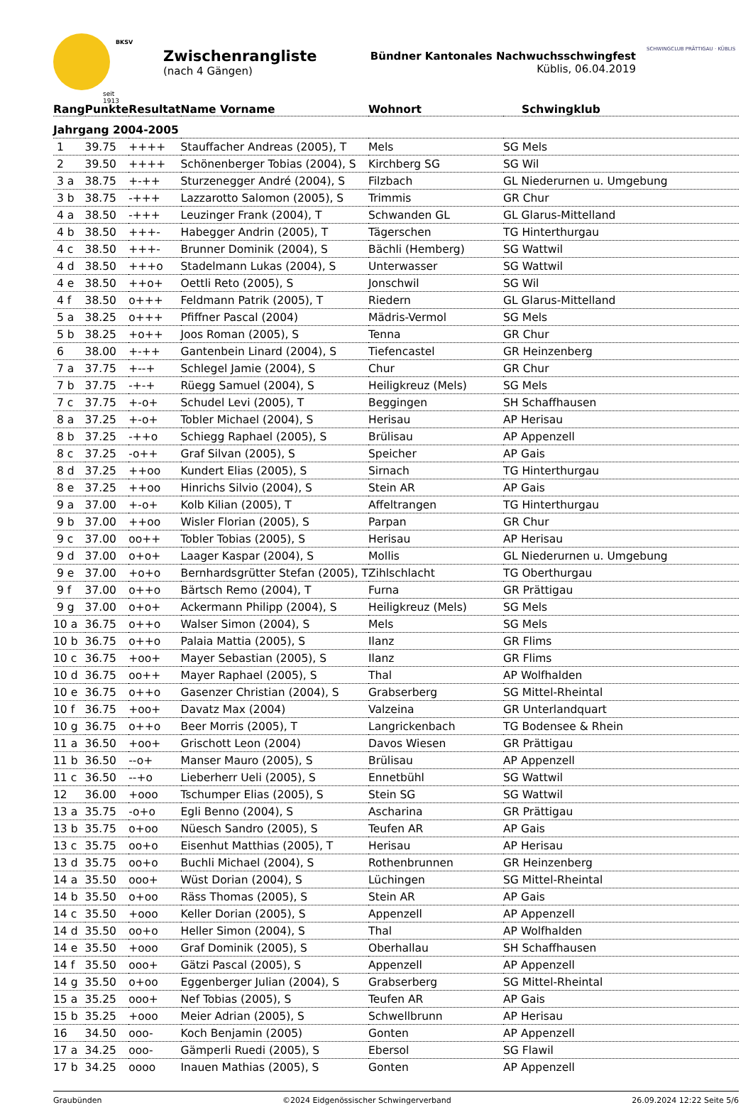seit 1913
BKSV
Zwischenrangliste
(nach 4 Gängen)
Bündner Kantonales Nachwuchsschwingfest
Küblis, 06.04.2019
SCHWINGCLUB PRÄTTIGAU · KÜBLIS
| Rang | Punkte | Resultat | Name Vorname | Wohnort | Schwingklub |
| --- | --- | --- | --- | --- | --- |
| Jahrgang 2004-2005 | | | | | |
| 1 | 39.75 | ++++ | Stauffacher Andreas (2005), T | Mels | SG Mels |
| 2 | 39.50 | ++++ | Schönenberger Tobias (2004), S | Kirchberg SG | SG Wil |
| 3 a | 38.75 | +-++ | Sturzenegger André (2004), S | Filzbach | GL Niederurnen u. Umgebung |
| 3 b | 38.75 | -+++ | Lazzarotto Salomon (2005), S | Trimmis | GR Chur |
| 4 a | 38.50 | -+++ | Leuzinger Frank (2004), T | Schwanden GL | GL Glarus-Mittelland |
| 4 b | 38.50 | +++- | Habegger Andrin (2005), T | Tägerschen | TG Hinterthurgau |
| 4 c | 38.50 | +++- | Brunner Dominik (2004), S | Bächli (Hemberg) | SG Wattwil |
| 4 d | 38.50 | +++o | Stadelmann Lukas (2004), S | Unterwasser | SG Wattwil |
| 4 e | 38.50 | ++o+ | Oettli Reto (2005), S | Jonschwil | SG Wil |
| 4 f | 38.50 | o+++ | Feldmann Patrik (2005), T | Riedern | GL Glarus-Mittelland |
| 5 a | 38.25 | o+++ | Pfiffner Pascal (2004) | Mädris-Vermol | SG Mels |
| 5 b | 38.25 | +o++ | Joos Roman (2005), S | Tenna | GR Chur |
| 6 | 38.00 | +-++ | Gantenbein Linard (2004), S | Tiefencastel | GR Heinzenberg |
| 7 a | 37.75 | +--+ | Schlegel Jamie (2004), S | Chur | GR Chur |
| 7 b | 37.75 | -+-+ | Rüegg Samuel (2004), S | Heiligkreuz (Mels) | SG Mels |
| 7 c | 37.75 | +-o+ | Schudel Levi (2005), T | Beggingen | SH Schaffhausen |
| 8 a | 37.25 | +-o+ | Tobler Michael (2004), S | Herisau | AP Herisau |
| 8 b | 37.25 | -++o | Schiegg Raphael (2005), S | Brülisau | AP Appenzell |
| 8 c | 37.25 | -o++ | Graf Silvan (2005), S | Speicher | AP Gais |
| 8 d | 37.25 | ++oo | Kundert Elias (2005), S | Sirnach | TG Hinterthurgau |
| 8 e | 37.25 | ++oo | Hinrichs Silvio (2004), S | Stein AR | AP Gais |
| 9 a | 37.00 | +-o+ | Kolb Kilian (2005), T | Affeltrangen | TG Hinterthurgau |
| 9 b | 37.00 | ++oo | Wisler Florian (2005), S | Parpan | GR Chur |
| 9 c | 37.00 | oo++ | Tobler Tobias (2005), S | Herisau | AP Herisau |
| 9 d | 37.00 | o+o+ | Laager Kaspar (2004), S | Mollis | GL Niederurnen u. Umgebung |
| 9 e | 37.00 | +o+o | Bernhardsgrütter Stefan (2005), T | Zihlschlacht | TG Oberthurgau |
| 9 f | 37.00 | o++o | Bärtsch Remo (2004), T | Furna | GR Prättigau |
| 9 g | 37.00 | o+o+ | Ackermann Philipp (2004), S | Heiligkreuz (Mels) | SG Mels |
| 10 a | 36.75 | o++o | Walser Simon (2004), S | Mels | SG Mels |
| 10 b | 36.75 | o++o | Palaia Mattia (2005), S | Ilanz | GR Flims |
| 10 c | 36.75 | +oo+ | Mayer Sebastian (2005), S | Ilanz | GR Flims |
| 10 d | 36.75 | oo++ | Mayer Raphael (2005), S | Thal | AP Wolfhalden |
| 10 e | 36.75 | o++o | Gasenzer Christian (2004), S | Grabserberg | SG Mittel-Rheintal |
| 10 f | 36.75 | +oo+ | Davatz Max (2004) | Valzeina | GR Unterlandquart |
| 10 g | 36.75 | o++o | Beer Morris (2005), T | Langrickenbach | TG Bodensee & Rhein |
| 11 a | 36.50 | +oo+ | Grischott Leon (2004) | Davos Wiesen | GR Prättigau |
| 11 b | 36.50 | --o+ | Manser Mauro (2005), S | Brülisau | AP Appenzell |
| 11 c | 36.50 | --+o | Lieberherr Ueli (2005), S | Ennetbühl | SG Wattwil |
| 12 | 36.00 | +ooo | Tschumper Elias (2005), S | Stein SG | SG Wattwil |
| 13 a | 35.75 | -o+o | Egli Benno (2004), S | Ascharina | GR Prättigau |
| 13 b | 35.75 | o+oo | Nüesch Sandro (2005), S | Teufen AR | AP Gais |
| 13 c | 35.75 | oo+o | Eisenhut Matthias (2005), T | Herisau | AP Herisau |
| 13 d | 35.75 | oo+o | Buchli Michael (2004), S | Rothenbrunnen | GR Heinzenberg |
| 14 a | 35.50 | ooo+ | Wüst Dorian (2004), S | Lüchingen | SG Mittel-Rheintal |
| 14 b | 35.50 | o+oo | Räss Thomas (2005), S | Stein AR | AP Gais |
| 14 c | 35.50 | +ooo | Keller Dorian (2005), S | Appenzell | AP Appenzell |
| 14 d | 35.50 | oo+o | Heller Simon (2004), S | Thal | AP Wolfhalden |
| 14 e | 35.50 | +ooo | Graf Dominik (2005), S | Oberhallau | SH Schaffhausen |
| 14 f | 35.50 | ooo+ | Gätzi Pascal (2005), S | Appenzell | AP Appenzell |
| 14 g | 35.50 | o+oo | Eggenberger Julian (2004), S | Grabserberg | SG Mittel-Rheintal |
| 15 a | 35.25 | ooo+ | Nef Tobias (2005), S | Teufen AR | AP Gais |
| 15 b | 35.25 | +ooo | Meier Adrian (2005), S | Schwellbrunn | AP Herisau |
| 16 | 34.50 | ooo- | Koch Benjamin (2005) | Gonten | AP Appenzell |
| 17 a | 34.25 | ooo- | Gämperli Ruedi (2005), S | Ebersol | SG Flawil |
| 17 b | 34.25 | oooo | Inauen Mathias (2005), S | Gonten | AP Appenzell |
Graubünden ©2024 Eidgenössischer Schwingerverband 26.09.2024 12:22 Seite 5/6